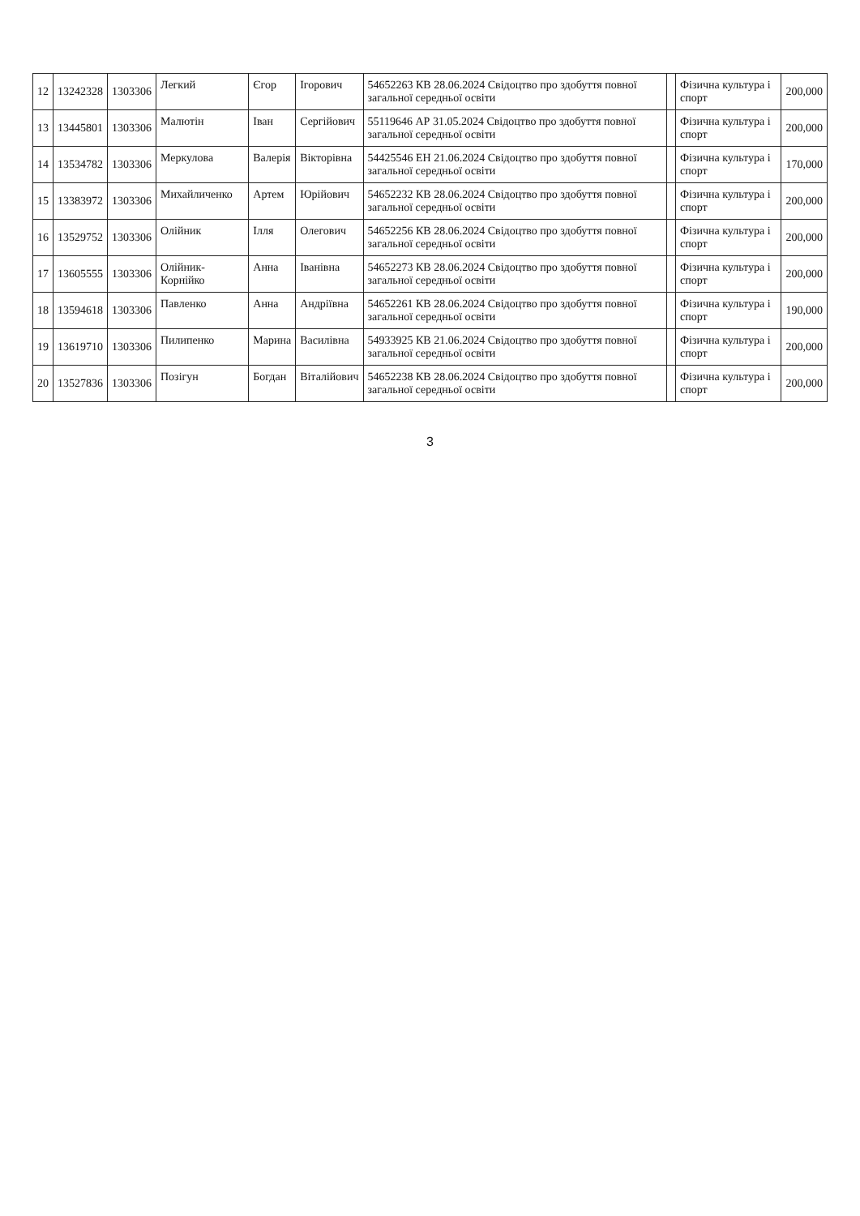| 12 | 13242328 | 1303306 | Легкий | Єгор | Ігорович | 54652263 КВ 28.06.2024 Свідоцтво про здобуття повної загальної середньої освіти | | Фізична культура і спорт | 200,000 |
| 13 | 13445801 | 1303306 | Малютін | Іван | Сергійович | 55119646 АР 31.05.2024 Свідоцтво про здобуття повної загальної середньої освіти | | Фізична культура і спорт | 200,000 |
| 14 | 13534782 | 1303306 | Меркулова | Валерія | Вікторівна | 54425546 ЕН 21.06.2024 Свідоцтво про здобуття повної загальної середньої освіти | | Фізична культура і спорт | 170,000 |
| 15 | 13383972 | 1303306 | Михайличенко | Артем | Юрійович | 54652232 КВ 28.06.2024 Свідоцтво про здобуття повної загальної середньої освіти | | Фізична культура і спорт | 200,000 |
| 16 | 13529752 | 1303306 | Олійник | Ілля | Олегович | 54652256 КВ 28.06.2024 Свідоцтво про здобуття повної загальної середньої освіти | | Фізична культура і спорт | 200,000 |
| 17 | 13605555 | 1303306 | Олійник-Корнійко | Анна | Іванівна | 54652273 КВ 28.06.2024 Свідоцтво про здобуття повної загальної середньої освіти | | Фізична культура і спорт | 200,000 |
| 18 | 13594618 | 1303306 | Павленко | Анна | Андріївна | 54652261 КВ 28.06.2024 Свідоцтво про здобуття повної загальної середньої освіти | | Фізична культура і спорт | 190,000 |
| 19 | 13619710 | 1303306 | Пилипенко | Марина | Василівна | 54933925 КВ 21.06.2024 Свідоцтво про здобуття повної загальної середньої освіти | | Фізична культура і спорт | 200,000 |
| 20 | 13527836 | 1303306 | Позігун | Богдан | Віталійович | 54652238 КВ 28.06.2024 Свідоцтво про здобуття повної загальної середньої освіти | | Фізична культура і спорт | 200,000 |
3